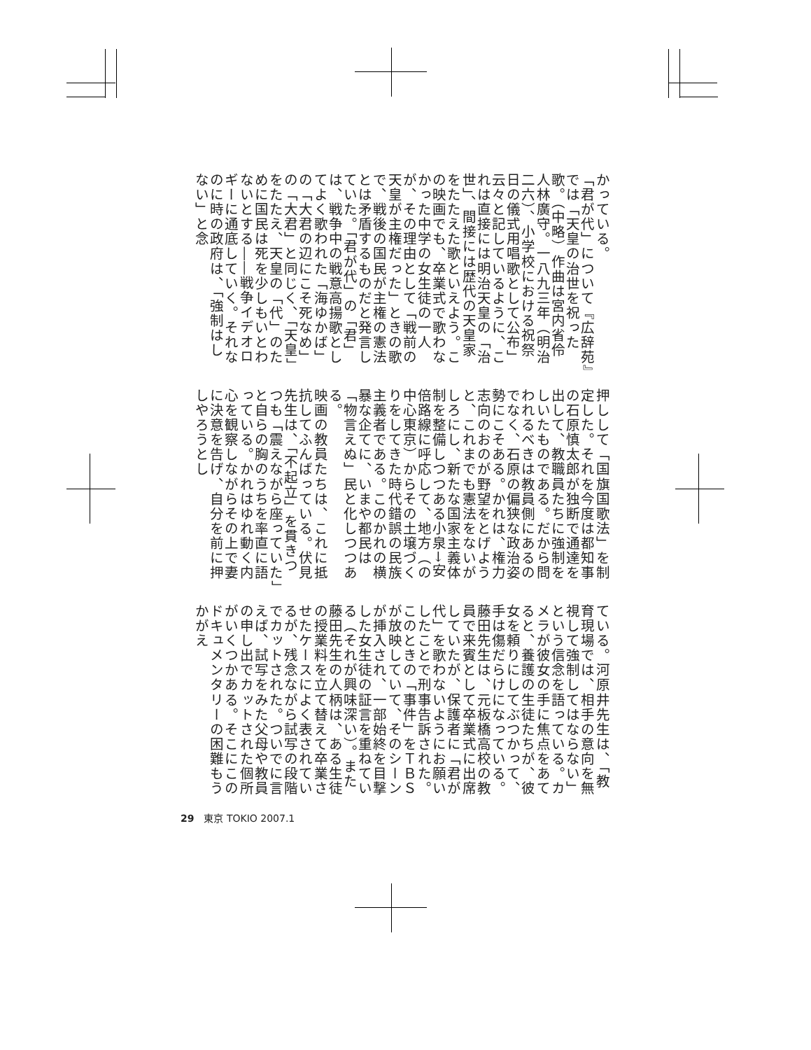かっている。
「君が代」について『広辞苑』では「天皇の治世を祝った歌。（中略）作曲は宮内省伶人林廣守。一八九三年（明治二六）、小学校における祝祭日の儀式用唱歌として公布」云々と記しているように、これは直接には明治天皇の「治世」、間接には歴代の天皇家をたたえた歌といえよう。この映画でも、卒業式で歌わなかった中学の女生徒の一人が、その理由として「戦前の天皇が主権だった」ときの歌で、戦後の国民が主権の憲法とは矛盾するものだと発言していた。「君が代」の「君」は、戦争中の戦意高揚歌としてよく歌われた「海ゆかば」の「大君の辺にこそ死なめ」の「大君」と同じく、「天皇」をたたえ、天皇の「代」のために国民は死を少しもいとわないとする――戦争イデオロギーに通底していく。それなのに時の政府は、「強制はしない」と念
押しして「国旗国歌法」を制定した。それを今度は都知事の石原慎太郎が独断で通達を出して、教職員たちに強制をしいたものである。だから問われるべきは教員側にあるのでなく、石原の偏狭な政治姿勢にこそある。かれは、権力志向のおのが野望をとげようと、これまでも憲法をないがしろにし、新たな国家主義体制を整備しつつある小泉→安倍路線に呼応して、地方（の中心東京）からその土壌づくりをしてきた時代錯誤の民族主義者である。このかれの横暴な企てに、いまや都民は「物言えぬ」民と化しつつある。
映画の教員たちは、これに抵抗してふんばっている。伏見先生は、「不起立」を貫きつつも「震えながら座っていた」と自らの胸のうちを率直に語っている。かれはゆれ動く内心を観察しながらその上で妻に決意を告げ、自分を前に押しやろうとし
ている。河原井先生は、「教育現場では、相手の意向を無視して強制してはならない」という信念を語っている。カメラが彼女の手に焦点をあてると、養護の生徒たちが、彼女を頼りにしてぶつかって、手は傷だらけになっている。藤田先生は、元板橋高校の教員で来賓として卒業式に出席していたが、保護者に「君が代」を歌わないようにお願いしたことで刑事告訴された。このときの「事件」をＴＢＳが放映していて、そのシーンが挿入され、一部始終を目撃した女生徒の証言を重ねている（それが興味深い）。また藤田先生の人柄は、ある生徒の授業料を立て替えて卒業させたケースによく表されているが、残念ながら試写の段階でカットされた。ついでに言えば、試写をみた父母や教員の申し出でカットされた個所がいくつかある。そこにこのドキュメンタリーの困難もうかがえ
29　東京 TOKIO 2007.1